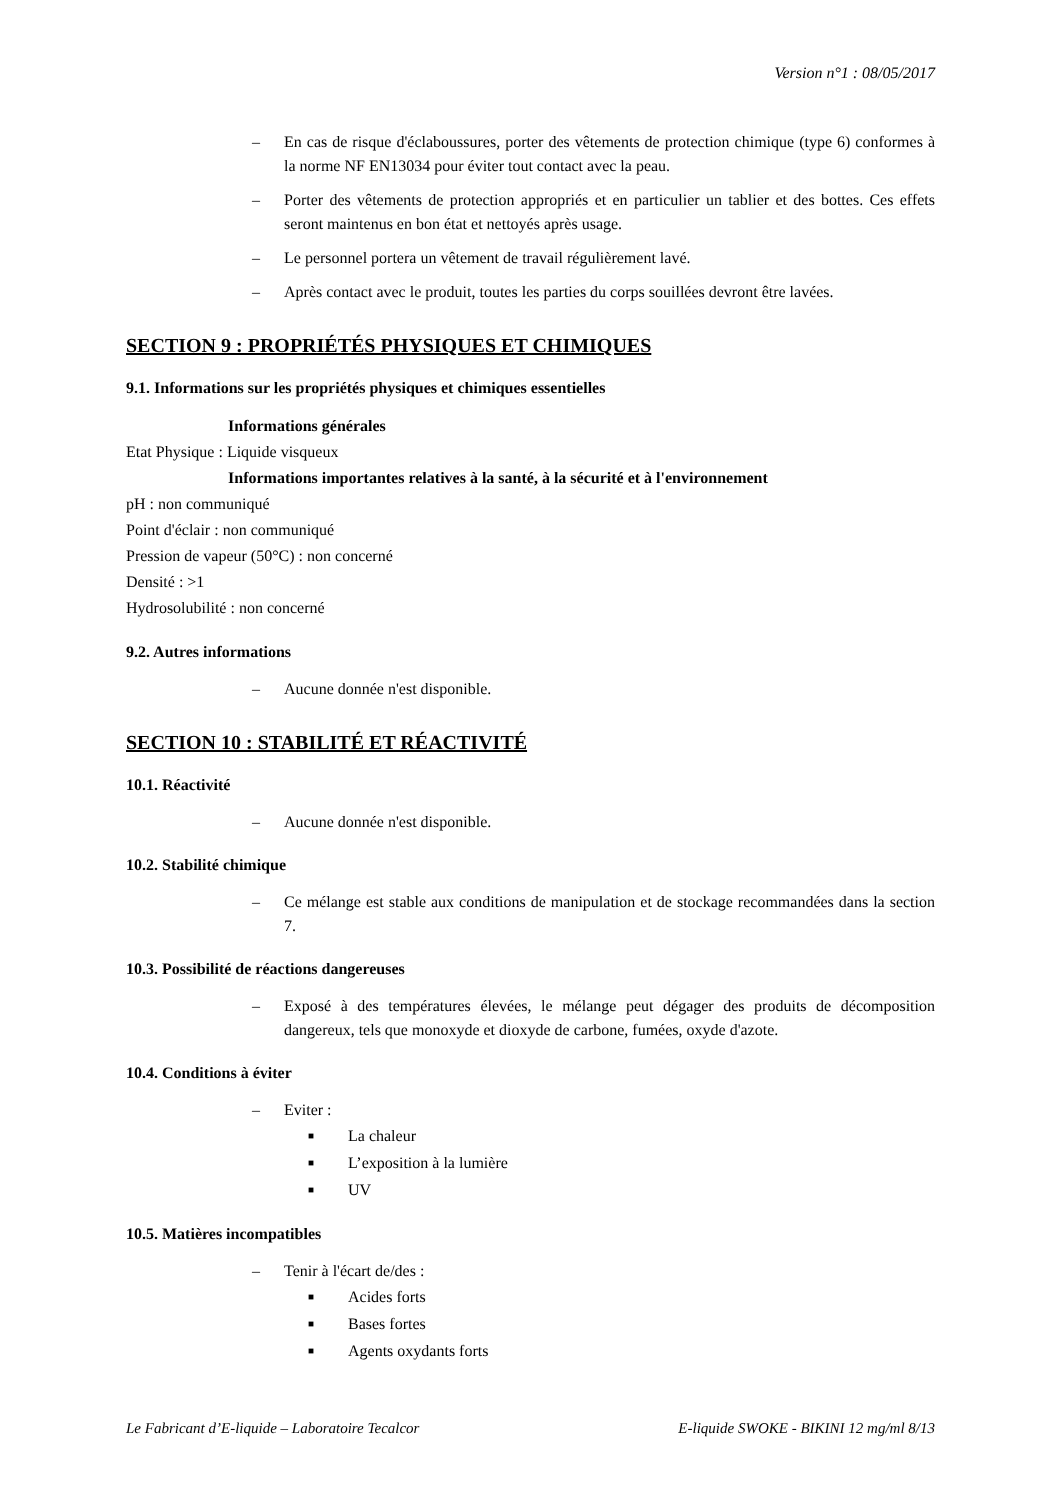Version n°1 : 08/05/2017
– En cas de risque d'éclaboussures, porter des vêtements de protection chimique (type 6) conformes à la norme NF EN13034 pour éviter tout contact avec la peau.
– Porter des vêtements de protection appropriés et en particulier un tablier et des bottes. Ces effets seront maintenus en bon état et nettoyés après usage.
– Le personnel portera un vêtement de travail régulièrement lavé.
– Après contact avec le produit, toutes les parties du corps souillées devront être lavées.
SECTION 9 : PROPRIÉTÉS PHYSIQUES ET CHIMIQUES
9.1. Informations sur les propriétés physiques et chimiques essentielles
Informations générales
Etat Physique : Liquide visqueux
Informations importantes relatives à la santé, à la sécurité et à l'environnement
pH : non communiqué
Point d'éclair : non communiqué
Pression de vapeur (50°C) : non concerné
Densité : >1
Hydrosolubilité : non concerné
9.2. Autres informations
– Aucune donnée n'est disponible.
SECTION 10 : STABILITÉ ET RÉACTIVITÉ
10.1. Réactivité
– Aucune donnée n'est disponible.
10.2. Stabilité chimique
– Ce mélange est stable aux conditions de manipulation et de stockage recommandées dans la section 7.
10.3. Possibilité de réactions dangereuses
– Exposé à des températures élevées, le mélange peut dégager des produits de décomposition dangereux, tels que monoxyde et dioxyde de carbone, fumées, oxyde d'azote.
10.4. Conditions à éviter
– Eviter :
■ La chaleur
■ L’exposition à la lumière
■ UV
10.5. Matières incompatibles
– Tenir à l'écart de/des :
■ Acides forts
■ Bases fortes
■ Agents oxydants forts
Le Fabricant d’E-liquide – Laboratoire Tecalcor E-liquide SWOKE - BIKINI 12 mg/ml 8/13